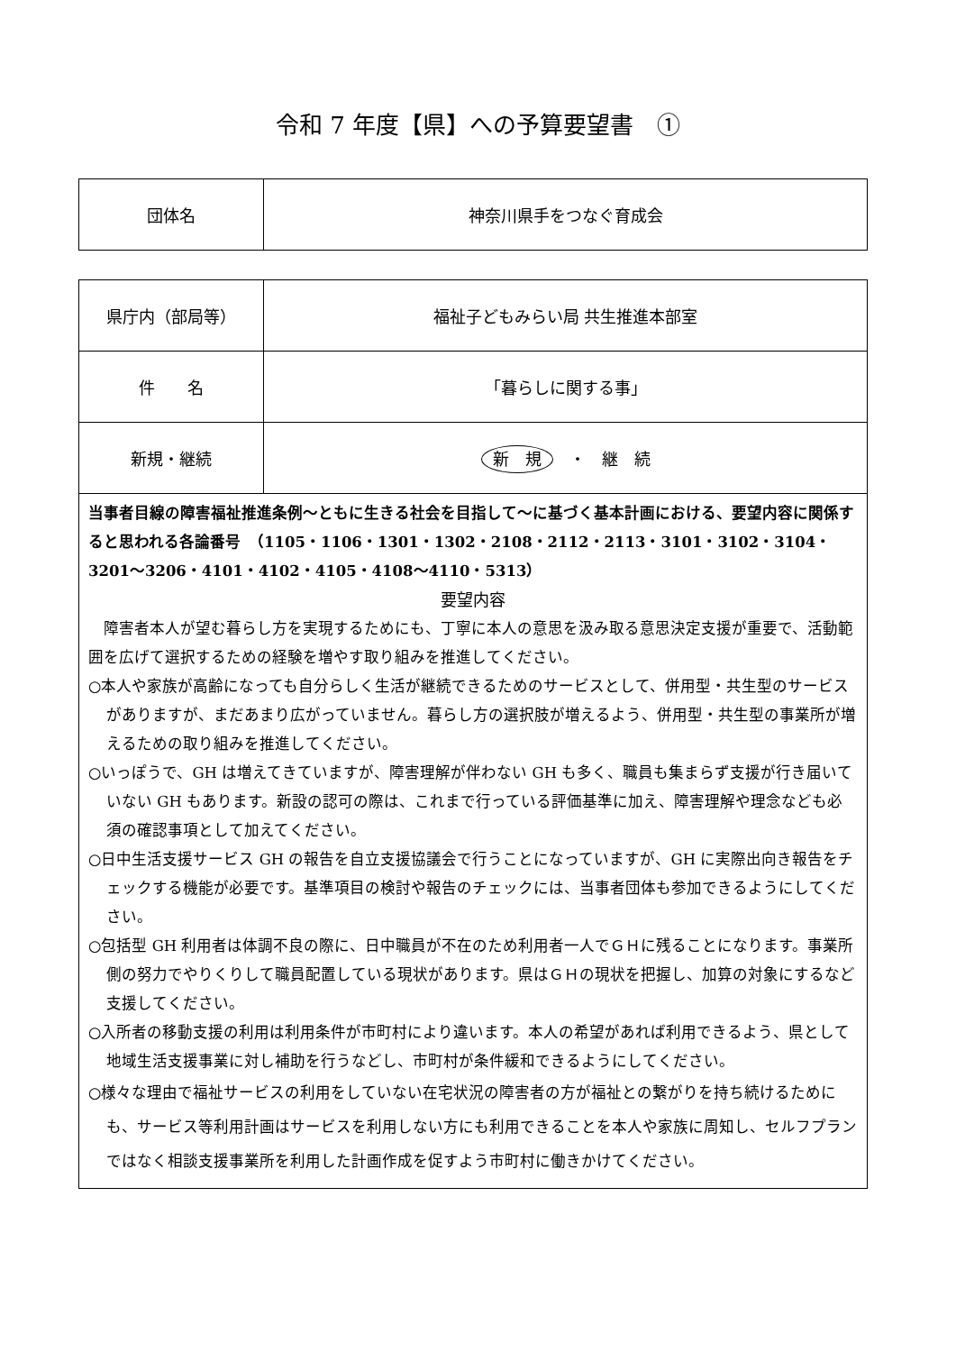令和 7 年度【県】への予算要望書　①
| 団体名 | 神奈川県手をつなぐ育成会 |
| 県庁内（部局等） | 福祉子どもみらい局 共生推進本部室 |
| 件 名 | 「暮らしに関する事」 |
| 新規・継続 | 新 規 ・ 継 続 |
| 当事者目線の障害福祉推進条例～ともに生きる社会を目指して～に基づく基本計画における、要望内容に関係すると思われる各論番号 （1105・1106・1301・1302・2108・2112・2113・3101・3102・3104・3201～3206・4101・4102・4105・4108～4110・5313） 要望内容 障害者本人が望む暮らし方を実現するためにも、丁寧に本人の意思を汲み取る意思決定支援が重要で、活動範囲を広げて選択するための経験を増やす取り組みを推進してください。 ○本人や家族が高齢になっても自分らしく生活が継続できるためのサービスとして、併用型・共生型のサービスがありますが、まだあまり広がっていません。暮らし方の選択肢が増えるよう、併用型・共生型の事業所が増えるための取り組みを推進してください。 ○いっぽうで、GH は増えてきていますが、障害理解が伴わない GH も多く、職員も集まらず支援が行き届いていない GH もあります。新設の認可の際は、これまで行っている評価基準に加え、障害理解や理念なども必須の確認事項として加えてください。 ○日中生活支援サービス GH の報告を自立支援協議会で行うことになっていますが、GH に実際出向き報告をチェックする機能が必要です。基準項目の検討や報告のチェックには、当事者団体も参加できるようにしてください。 ○包括型 GH 利用者は体調不良の際に、日中職員が不在のため利用者一人でＧＨに残ることになります。事業所側の努力でやりくりして職員配置している現状があります。県はＧＨの現状を把握し、加算の対象にするなど支援してください。 ○入所者の移動支援の利用は利用条件が市町村により違います。本人の希望があれば利用できるよう、県として地域生活支援事業に対し補助を行うなどし、市町村が条件緩和できるようにしてください。 ○様々な理由で福祉サービスの利用をしていない在宅状況の障害者の方が福祉との繋がりを持ち続けるためにも、サービス等利用計画はサービスを利用しない方にも利用できることを本人や家族に周知し、セルフプランではなく相談支援事業所を利用した計画作成を促すよう市町村に働きかけてください。 | |